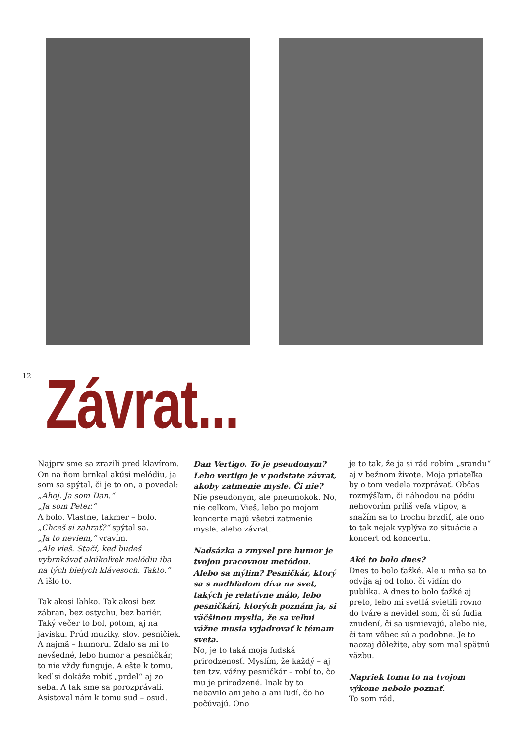12
Závrat...
Najprv sme sa zrazili pred klavírom. On na ňom brnkal akúsi melódiu, ja som sa spýtal, či je to on, a povedal:
„Ahoj. Ja som Dan.“
„Ja som Peter.“
A bolo. Vlastne, takmer – bolo.
„Chceš si zahrať?“ spýtal sa.
„Ja to neviem,“ vravím.
„Ale vieš. Stačí, keď budeš vybrnkávať akúkoľvek melódiu iba na tých bielych klávesoch. Takto.“
A išlo to.
Tak akosi ľahko. Tak akosi bez zábran, bez ostychu, bez bariér. Taký večer to bol, potom, aj na javisku. Prúd muziky, slov, pesničiek. A najmä – humoru. Zdalo sa mi to nevšedné, lebo humor a pesničkár, to nie vždy funguje. A ešte k tomu, keď si dokáže robiť „prdel“ aj zo seba. A tak sme sa porozprávali. Asistoval nám k tomu sud – osud.
Dan Vertigo. To je pseudonym? Lebo vertigo je v podstate závrat, akoby zatmenie mysle. Či nie?
Nie pseudonym, ale pneumokok. No, nie celkom. Vieš, lebo po mojom koncerte majú všetci zatmenie mysle, alebo závrat.
Nadsázka a zmysel pre humor je tvojou pracovnou metódou. Alebo sa mýlim? Pesničkár, ktorý sa s nadhľadom díva na svet, takých je relatívne málo, lebo pesničkári, ktorých poznám ja, si väčšinou myslia, že sa veľmi vážne musia vyjadrovať k témam sveta.
No, je to taká moja ľudská prirodzenosť. Myslím, že každý – aj ten tzv. vážny pesničkár – robí to, čo mu je prirodzené. Inak by to nebavilo ani jeho a ani ľudí, čo ho počúvajú. Ono
je to tak, že ja si rád robím „srandu“ aj v bežnom živote. Moja priateľka by o tom vedela rozprávať. Občas rozmýšľam, či náhodou na pódiu nehovorím príliš veľa vtipov, a snažím sa to trochu brzdiť, ale ono to tak nejak vyplýva zo situácie a koncert od koncertu.
Aké to bolo dnes?
Dnes to bolo ťažké. Ale u mňa sa to odvíja aj od toho, či vidím do publika. A dnes to bolo ťažké aj preto, lebo mi svetlá svietili rovno do tváre a nevidel som, či sú ľudia znudení, či sa usmievajú, alebo nie, či tam vôbec sú a podobne. Je to naozaj dôležite, aby som mal spätnú väzbu.
Napriek tomu to na tvojom výkone nebolo poznať.
To som rád.